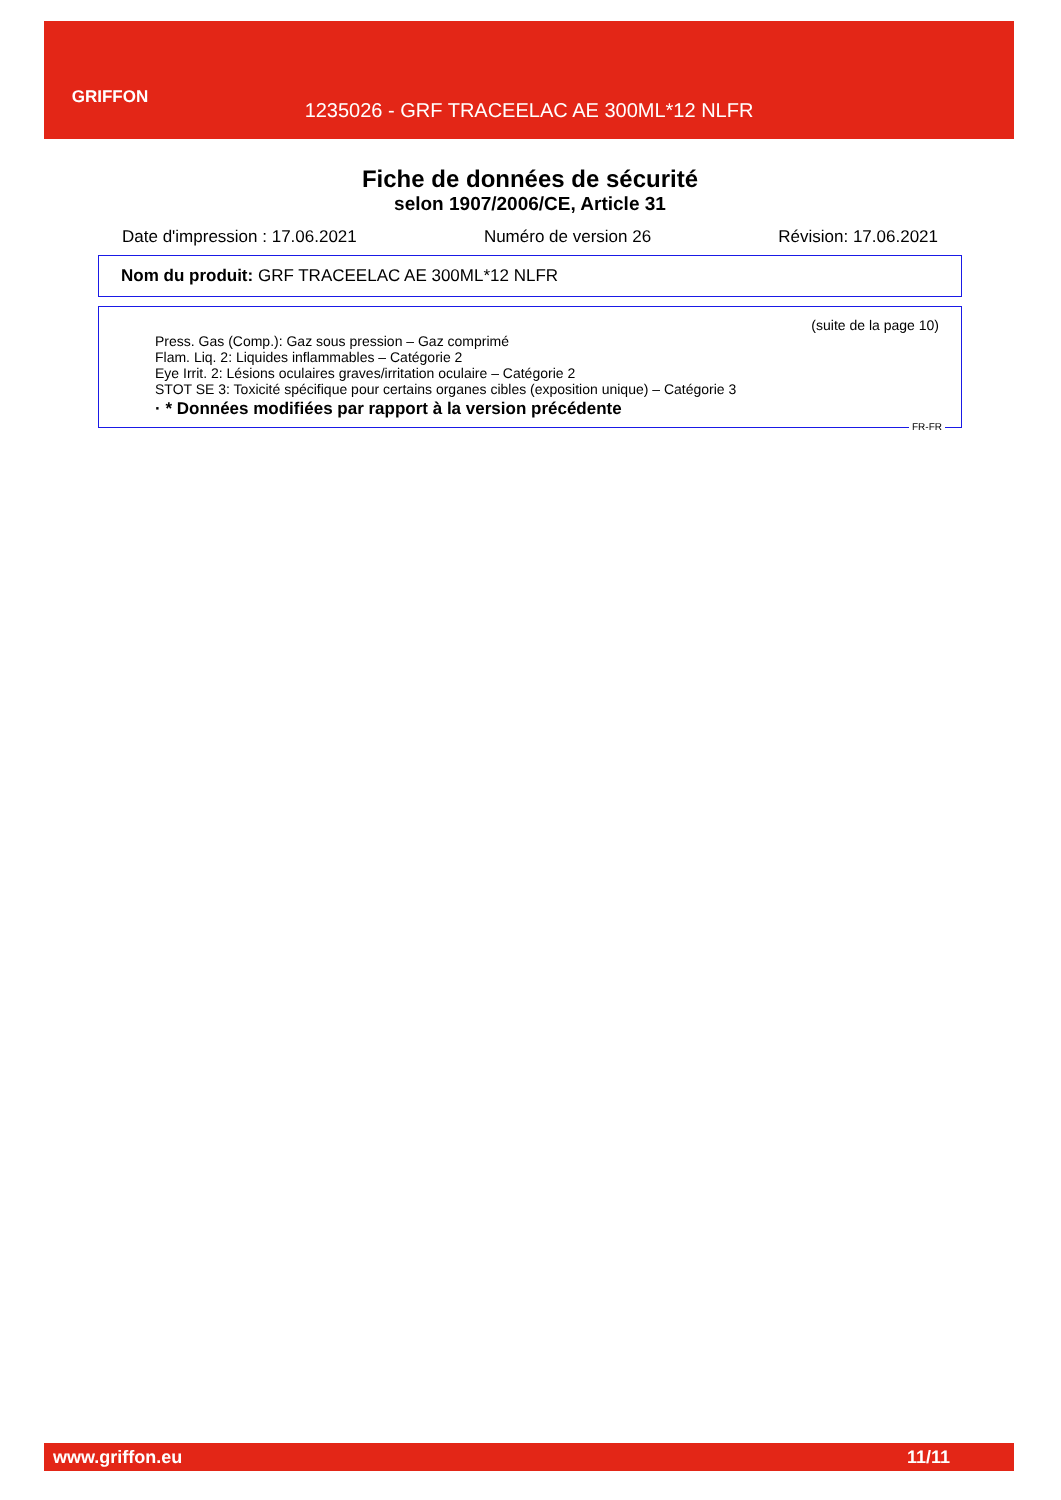GRIFFON
1235026 - GRF TRACEELAC AE 300ML*12 NLFR
Fiche de données de sécurité
selon 1907/2006/CE, Article 31
Date d'impression : 17.06.2021 Numéro de version 26 Révision: 17.06.2021
Nom du produit: GRF TRACEELAC AE 300ML*12 NLFR
(suite de la page 10)
Press. Gas (Comp.): Gaz sous pression – Gaz comprimé
Flam. Liq. 2: Liquides inflammables – Catégorie 2
Eye Irrit. 2: Lésions oculaires graves/irritation oculaire – Catégorie 2
STOT SE 3: Toxicité spécifique pour certains organes cibles (exposition unique) – Catégorie 3
· * Données modifiées par rapport à la version précédente
FR-FR
www.griffon.eu 11/11